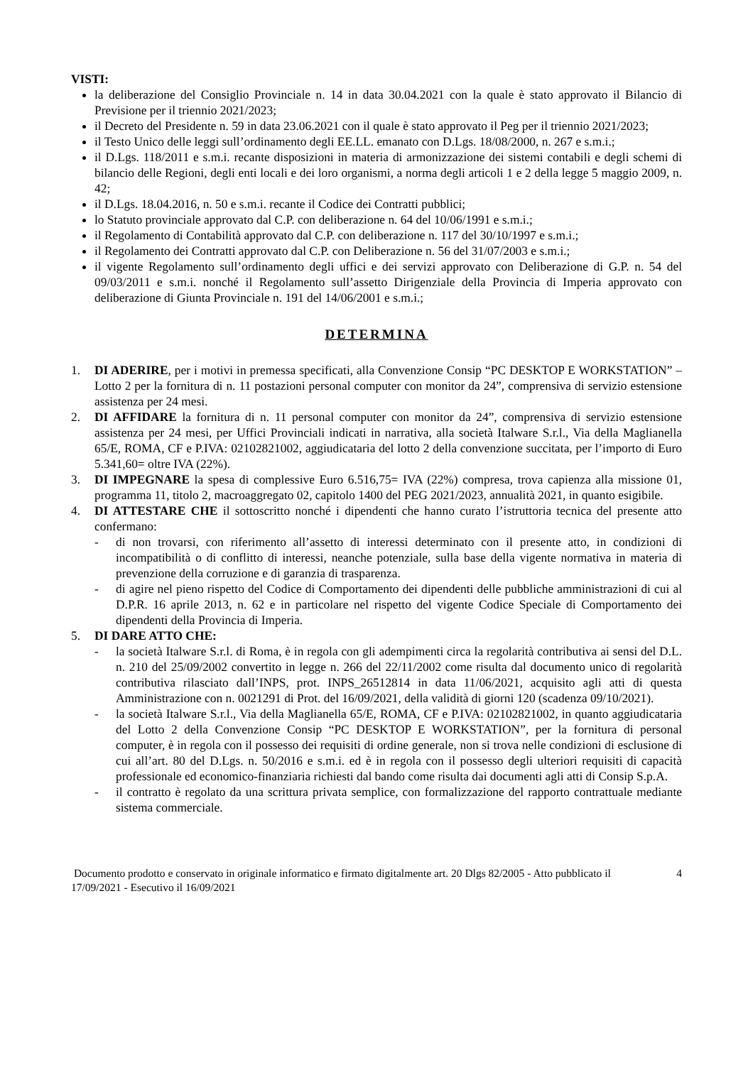VISTI:
la deliberazione del Consiglio Provinciale n. 14 in data 30.04.2021 con la quale è stato approvato il Bilancio di Previsione per il triennio 2021/2023;
il Decreto del Presidente n. 59 in data 23.06.2021 con il quale è stato approvato il Peg per il triennio 2021/2023;
il Testo Unico delle leggi sull’ordinamento degli EE.LL. emanato con D.Lgs. 18/08/2000, n. 267 e s.m.i.;
il D.Lgs. 118/2011 e s.m.i. recante disposizioni in materia di armonizzazione dei sistemi contabili e degli schemi di bilancio delle Regioni, degli enti locali e dei loro organismi, a norma degli articoli 1 e 2 della legge 5 maggio 2009, n. 42;
il D.Lgs. 18.04.2016, n. 50 e s.m.i. recante il Codice dei Contratti pubblici;
lo Statuto provinciale approvato dal C.P. con deliberazione n. 64 del 10/06/1991 e s.m.i.;
il Regolamento di Contabilità approvato dal C.P. con deliberazione n. 117 del 30/10/1997 e s.m.i.;
il Regolamento dei Contratti approvato dal C.P. con Deliberazione n. 56 del 31/07/2003 e s.m.i.;
il vigente Regolamento sull’ordinamento degli uffici e dei servizi approvato con Deliberazione di G.P. n. 54 del 09/03/2011 e s.m.i. nonché il Regolamento sull’assetto Dirigenziale della Provincia di Imperia approvato con deliberazione di Giunta Provinciale n. 191 del 14/06/2001 e s.m.i.;
DETERMINA
1. DI ADERIRE, per i motivi in premessa specificati, alla Convenzione Consip “PC DESKTOP E WORKSTATION” – Lotto 2 per la fornitura di n. 11 postazioni personal computer con monitor da 24”, comprensiva di servizio estensione assistenza per 24 mesi.
2. DI AFFIDARE la fornitura di n. 11 personal computer con monitor da 24”, comprensiva di servizio estensione assistenza per 24 mesi, per Uffici Provinciali indicati in narrativa, alla società Italware S.r.l., Via della Maglianella 65/E, ROMA, CF e P.IVA: 02102821002, aggiudicataria del lotto 2 della convenzione succitata, per l’importo di Euro 5.341,60= oltre IVA (22%).
3. DI IMPEGNARE la spesa di complessive Euro 6.516,75= IVA (22%) compresa, trova capienza alla missione 01, programma 11, titolo 2, macroaggregato 02, capitolo 1400 del PEG 2021/2023, annualità 2021, in quanto esigibile.
4. DI ATTESTARE CHE il sottoscritto nonché i dipendenti che hanno curato l’istruttoria tecnica del presente atto confermano:
- di non trovarsi, con riferimento all’assetto di interessi determinato con il presente atto, in condizioni di incompatibilità o di conflitto di interessi, neanche potenziale, sulla base della vigente normativa in materia di prevenzione della corruzione e di garanzia di trasparenza.
- di agire nel pieno rispetto del Codice di Comportamento dei dipendenti delle pubbliche amministrazioni di cui al D.P.R. 16 aprile 2013, n. 62 e in particolare nel rispetto del vigente Codice Speciale di Comportamento dei dipendenti della Provincia di Imperia.
5. DI DARE ATTO CHE:
- la società Italware S.r.l. di Roma, è in regola con gli adempimenti circa la regolarità contributiva ai sensi del D.L. n. 210 del 25/09/2002 convertito in legge n. 266 del 22/11/2002 come risulta dal documento unico di regolarità contributiva rilasciato dall’INPS, prot. INPS_26512814 in data 11/06/2021, acquisito agli atti di questa Amministrazione con n. 0021291 di Prot. del 16/09/2021, della validità di giorni 120 (scadenza 09/10/2021).
- la società Italware S.r.l., Via della Maglianella 65/E, ROMA, CF e P.IVA: 02102821002, in quanto aggiudicataria del Lotto 2 della Convenzione Consip “PC DESKTOP E WORKSTATION”, per la fornitura di personal computer, è in regola con il possesso dei requisiti di ordine generale, non si trova nelle condizioni di esclusione di cui all’art. 80 del D.Lgs. n. 50/2016 e s.m.i. ed è in regola con il possesso degli ulteriori requisiti di capacità professionale ed economico-finanziaria richiesti dal bando come risulta dai documenti agli atti di Consip S.p.A.
- il contratto è regolato da una scrittura privata semplice, con formalizzazione del rapporto contrattuale mediante sistema commerciale.
Documento prodotto e conservato in originale informatico e firmato digitalmente art. 20 Dlgs 82/2005 - Atto pubblicato il 17/09/2021 - Esecutivo il 16/09/2021
4